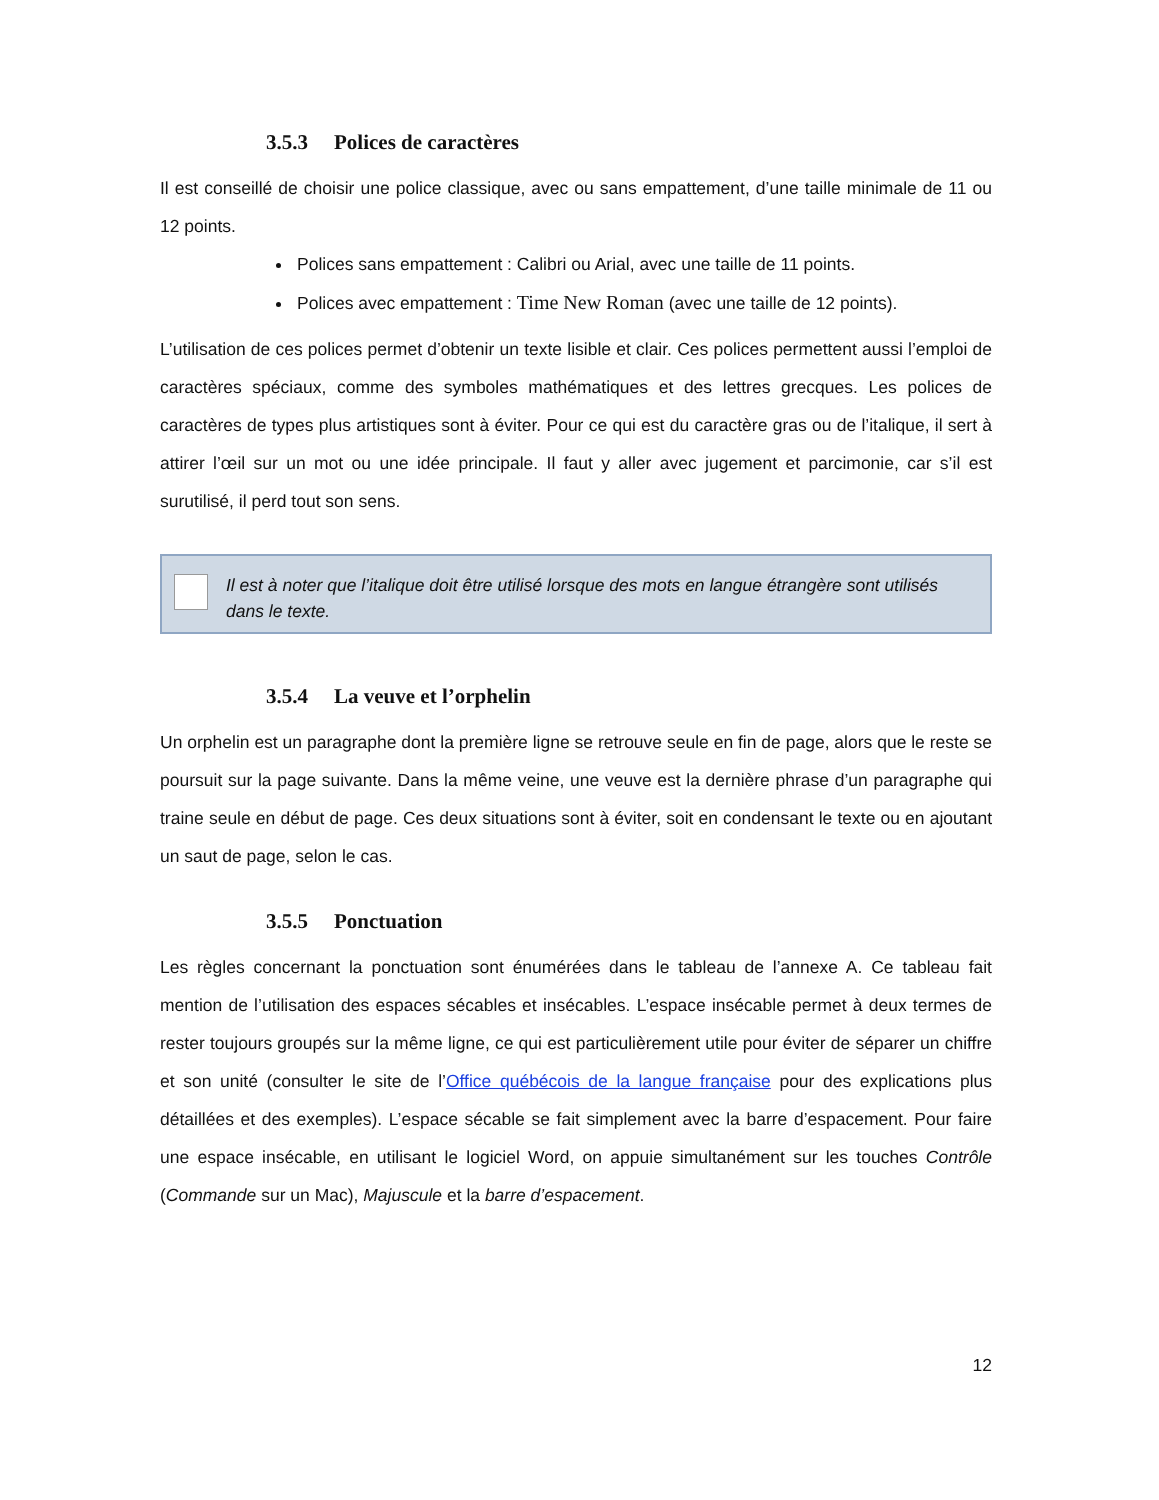3.5.3 Polices de caractères
Il est conseillé de choisir une police classique, avec ou sans empattement, d’une taille minimale de 11 ou 12 points.
Polices sans empattement : Calibri ou Arial, avec une taille de 11 points.
Polices avec empattement : Time New Roman (avec une taille de 12 points).
L’utilisation de ces polices permet d’obtenir un texte lisible et clair. Ces polices permettent aussi l’emploi de caractères spéciaux, comme des symboles mathématiques et des lettres grecques. Les polices de caractères de types plus artistiques sont à éviter. Pour ce qui est du caractère gras ou de l’italique, il sert à attirer l’œil sur un mot ou une idée principale. Il faut y aller avec jugement et parcimonie, car s’il est surutilisé, il perd tout son sens.
Il est à noter que l’italique doit être utilisé lorsque des mots en langue étrangère sont utilisés dans le texte.
3.5.4 La veuve et l’orphelin
Un orphelin est un paragraphe dont la première ligne se retrouve seule en fin de page, alors que le reste se poursuit sur la page suivante. Dans la même veine, une veuve est la dernière phrase d’un paragraphe qui traine seule en début de page. Ces deux situations sont à éviter, soit en condensant le texte ou en ajoutant un saut de page, selon le cas.
3.5.5 Ponctuation
Les règles concernant la ponctuation sont énumérées dans le tableau de l’annexe A. Ce tableau fait mention de l’utilisation des espaces sécables et insécables. L’espace insécable permet à deux termes de rester toujours groupés sur la même ligne, ce qui est particulièrement utile pour éviter de séparer un chiffre et son unité (consulter le site de l’Office québécois de la langue française pour des explications plus détaillées et des exemples). L’espace sécable se fait simplement avec la barre d’espacement. Pour faire une espace insécable, en utilisant le logiciel Word, on appuie simultanément sur les touches Contrôle (Commande sur un Mac), Majuscule et la barre d’espacement.
12